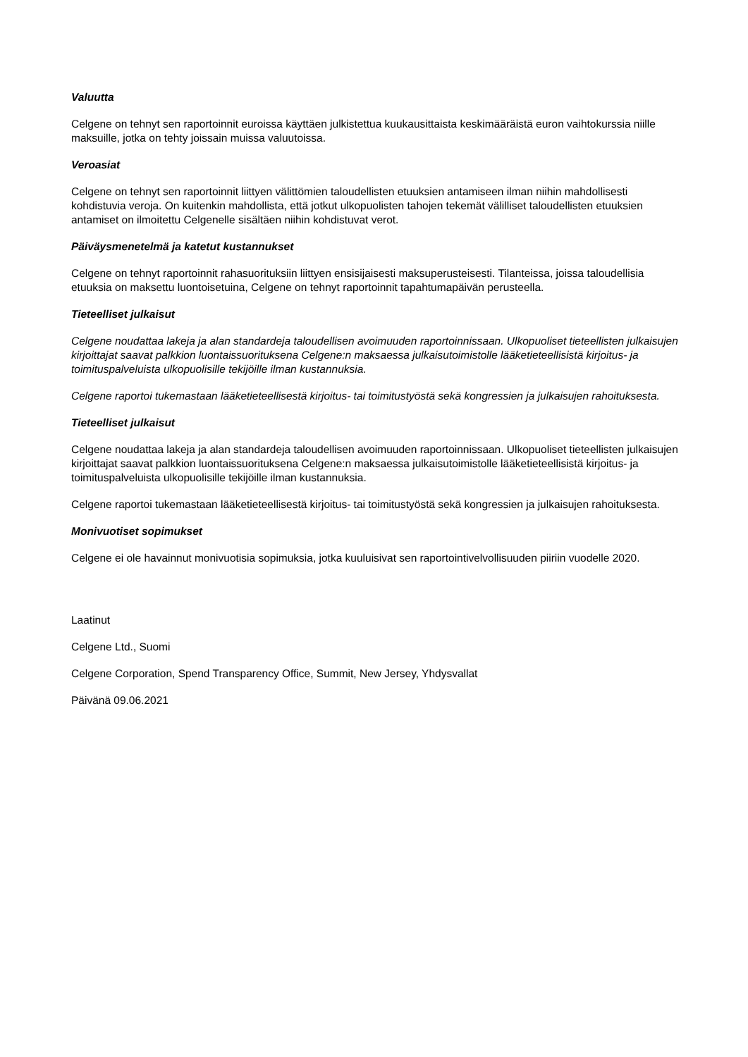Valuutta
Celgene on tehnyt sen raportoinnit euroissa käyttäen julkistettua kuukausittaista keskimääräistä euron vaihtokurssia niille maksuille, jotka on tehty joissain muissa valuutoissa.
Veroasiat
Celgene on tehnyt sen raportoinnit liittyen välittömien taloudellisten etuuksien antamiseen ilman niihin mahdollisesti kohdistuvia veroja. On kuitenkin mahdollista, että jotkut ulkopuolisten tahojen tekemät välilliset taloudellisten etuuksien antamiset on ilmoitettu Celgenelle sisältäen niihin kohdistuvat verot.
Päiväysmenetelmä ja katetut kustannukset
Celgene on tehnyt raportoinnit rahasuorituksiin liittyen ensisijaisesti maksuperusteisesti. Tilanteissa, joissa taloudellisia etuuksia on maksettu luontoisetuina, Celgene on tehnyt raportoinnit tapahtumapäivän perusteella.
Tieteelliset julkaisut
Celgene noudattaa lakeja ja alan standardeja taloudellisen avoimuuden raportoinnissaan. Ulkopuoliset tieteellisten julkaisujen kirjoittajat saavat palkkion luontaissuorituksena Celgene:n maksaessa julkaisutoimistolle lääketieteellisistä kirjoitus- ja toimituspalveluista ulkopuolisille tekijöille ilman kustannuksia.
Celgene raportoi tukemastaan lääketieteellisestä kirjoitus- tai toimitustyöstä sekä kongressien ja julkaisujen rahoituksesta.
Tieteelliset julkaisut
Celgene noudattaa lakeja ja alan standardeja taloudellisen avoimuuden raportoinnissaan. Ulkopuoliset tieteellisten julkaisujen kirjoittajat saavat palkkion luontaissuorituksena Celgene:n maksaessa julkaisutoimistolle lääketieteellisistä kirjoitus- ja toimituspalveluista ulkopuolisille tekijöille ilman kustannuksia.
Celgene raportoi tukemastaan lääketieteellisestä kirjoitus- tai toimitustyöstä sekä kongressien ja julkaisujen rahoituksesta.
Monivuotiset sopimukset
Celgene ei ole havainnut monivuotisia sopimuksia, jotka kuuluisivat sen raportointivelvollisuuden piiriin vuodelle 2020.
Laatinut
Celgene Ltd., Suomi
Celgene Corporation, Spend Transparency Office, Summit, New Jersey, Yhdysvallat
Päivänä 09.06.2021